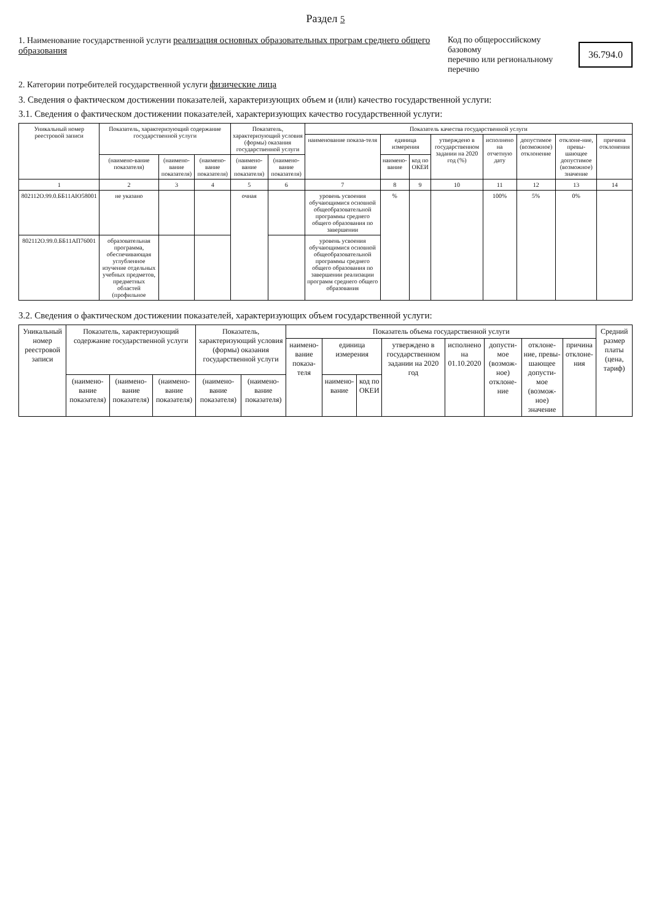Раздел 5
1. Наименование государственной услуги реализация основных образовательных програм среднего общего образования
Код по общероссийскому базовому
перечню или региональному перечню
36.794.0
2. Категории потребителей государственной услуги физические лица
3. Сведения о фактическом достижении показателей, характеризующих объем и (или) качество государственной услуги:
3.1. Сведения о фактическом достижении показателей, характеризующих качество государственной услуги:
| Уникальный номер реестровой записи | Показатель, характеризующий содержание государственной услуги | | | Показатель, характеризующий условия (формы) оказания государственной услуги | | Показатель качества государственной услуги | | | | | | | |
| --- | --- | --- | --- | --- | --- | --- | --- | --- | --- | --- | --- | --- | --- |
| | | | | | | наименование показа-теля | единица измерения | | утверждено в государственном задании на 2020 год (%) | исполнено на отчетную дату | допустимое (возможное) отклонение | отклоне-ние, превы-шающее допустимое (возможное) значение | причина отклонения |
| | (наимено-вание показателя) | (наимено-вание показателя) | (наимено-вание показателя) | (наимено-вание показателя) | (наимено-вание показателя) | | наимено-вание | код по ОКЕИ | | | | | |
| 1 | 2 | 3 | 4 | 5 | 6 | 7 | 8 | 9 | 10 | 11 | 12 | 13 | 14 |
| 802112О.99.0.ББ11АЮ58001 | не указано | | | очная | | уровень усвоения обучающимися основной общеобразовательной программы среднего общего образования по завершении | % | | | 100% | 5% | 0% | |
| 802112О.99.0.ББ11АП76001 | образовательная программа, обеспечивающая углубленное изучение отдельных учебных предметов, предметных областей (профильное | | | | | уровень усвоения обучающимися основной общеобразовательной программы среднего общего образования по завершении реализации программ среднего общего образования | | | | | | | |
3.2. Сведения о фактическом достижении показателей, характеризующих объем государственной услуги:
| Уникальный номер реестровой записи | Показатель, характеризующий содержание государственной услуги | | | Показатель, характеризующий условия (формы) оказания государственной услуги | | Показатель объема государственной услуги | | | | | | | | Средний размер платы (цена, тариф) |
| --- | --- | --- | --- | --- | --- | --- | --- | --- | --- | --- | --- | --- | --- | --- |
| | | | | | | наимено-вание показа-теля | единица измерения | | утверждено в государственном задании на 2020 год | исполнено на 01.10.2020 | допусти-мое (возмож-ное) отклоне-ние | отклоне-ние, превы-шающее допусти-мое (возмож-ное) значение | причина отклоне-ния | |
| | (наимено-вание показателя) | (наимено-вание показателя) | (наимено-вание показателя) | (наимено-вание показателя) | (наимено-вание показателя) | | наимено-вание | код по ОКЕИ | | | | | | |